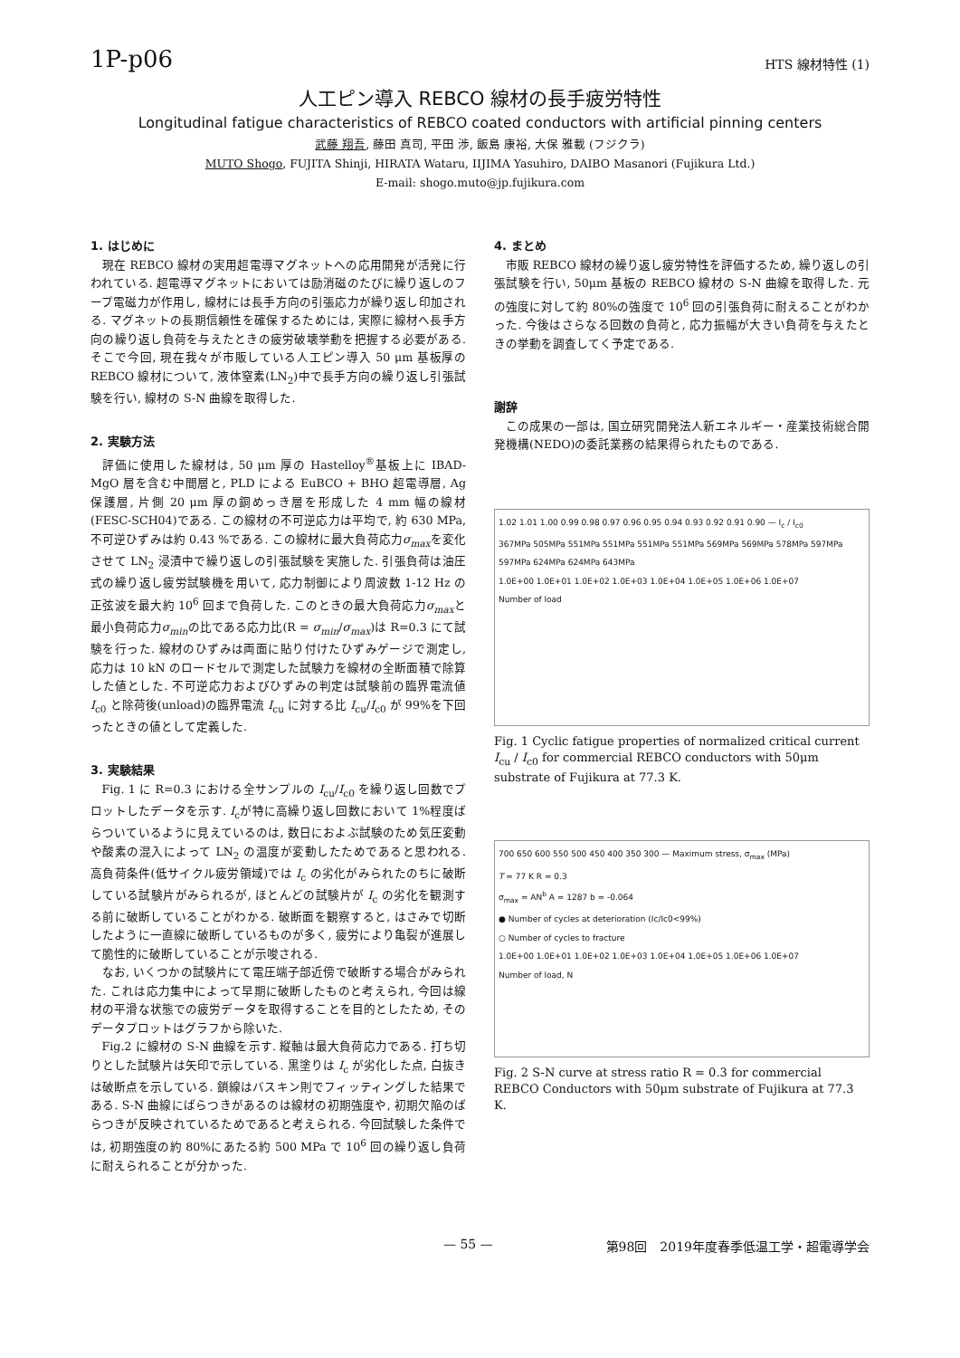1P-p06 HTS 線材特性 (1)
人工ピン導入 REBCO 線材の長手疲労特性
Longitudinal fatigue characteristics of REBCO coated conductors with artificial pinning centers
武藤 翔吾, 藤田 真司, 平田 渉, 飯島 康裕, 大保 雅載 (フジクラ)
MUTO Shogo, FUJITA Shinji, HIRATA Wataru, IIJIMA Yasuhiro, DAIBO Masanori (Fujikura Ltd.)
E-mail: shogo.muto@jp.fujikura.com
1. はじめに
現在 REBCO 線材の実用超電導マグネットへの応用開発が活発に行われている. 超電導マグネットにおいては励消磁のたびに繰り返しのフープ電磁力が作用し, 線材には長手方向の引張応力が繰り返し印加される. マグネットの長期信頼性を確保するためには, 実際に線材へ長手方向の繰り返し負荷を与えたときの疲労破壊挙動を把握する必要がある. そこで今回, 現在我々が市販している人工ピン導入 50 μm 基板厚の REBCO 線材について, 液体窒素(LN<sub>2</sub>)中で長手方向の繰り返し引張試験を行い, 線材の S-N 曲線を取得した.
2. 実験方法
評価に使用した線材は, 50 μm 厚の Hastelloy<sup>®</sup>基板上に IBAD-MgO 層を含む中間層と, PLD による EuBCO + BHO 超電導層, Ag 保護層, 片側 20 μm 厚の銅めっき層を形成した 4 mm 幅の線材(FESC-SCH04)である. この線材の不可逆応力は平均で, 約 630 MPa, 不可逆ひずみは約 0.43 %である. この線材に最大負荷応力σ<sub>max</sub>を変化させて LN<sub>2</sub> 浸漬中で繰り返しの引張試験を実施した. 引張負荷は油圧式の繰り返し疲労試験機を用いて, 応力制御により周波数 1-12 Hz の正弦波を最大約 10<sup>6</sup> 回まで負荷した. このときの最大負荷応力σ<sub>max</sub>と最小負荷応力σ<sub>min</sub>の比である応力比(R = σ<sub>min</sub>/σ<sub>max</sub>)は R=0.3 にて試験を行った. 線材のひずみは両面に貼り付けたひずみゲージで測定し, 応力は 10 kN のロードセルで測定した試験力を線材の全断面積で除算した値とした. 不可逆応力およびひずみの判定は試験前の臨界電流値 I<sub>c0</sub> と除荷後(unload)の臨界電流 I<sub>cu</sub> に対する比 I<sub>cu</sub>/I<sub>c0</sub> が 99%を下回ったときの値として定義した.
3. 実験結果
Fig. 1 に R=0.3 における全サンプルの I<sub>cu</sub>/I<sub>c0</sub> を繰り返し回数でプロットしたデータを示す. I<sub>c</sub>が特に高繰り返し回数において 1%程度ばらついているように見えているのは, 数日におよぶ試験のため気圧変動や酸素の混入によって LN<sub>2</sub> の温度が変動したためであると思われる. 高負荷条件(低サイクル疲労領域)では I<sub>c</sub> の劣化がみられたのちに破断している試験片がみられるが, ほとんどの試験片が I<sub>c</sub> の劣化を観測する前に破断していることがわかる. 破断面を観察すると, はさみで切断したように一直線に破断しているものが多く, 疲労により亀裂が進展して脆性的に破断していることが示唆される.
なお, いくつかの試験片にて電圧端子部近傍で破断する場合がみられた. これは応力集中によって早期に破断したものと考えられ, 今回は線材の平滑な状態での疲労データを取得することを目的としたため, そのデータプロットはグラフから除いた.
Fig.2 に線材の S-N 曲線を示す. 縦軸は最大負荷応力である. 打ち切りとした試験片は矢印で示している. 黒塗りは I<sub>c</sub> が劣化した点, 白抜きは破断点を示している. 鎖線はバスキン則でフィッティングした結果である. S-N 曲線にばらつきがあるのは線材の初期強度や, 初期欠陥のばらつきが反映されているためであると考えられる. 今回試験した条件では, 初期強度の約 80%にあたる約 500 MPa で 10<sup>6</sup> 回の繰り返し負荷に耐えられることが分かった.
4. まとめ
市販 REBCO 線材の繰り返し疲労特性を評価するため, 繰り返しの引張試験を行い, 50μm 基板の REBCO 線材の S-N 曲線を取得した. 元の強度に対して約 80%の強度で 10<sup>6</sup> 回の引張負荷に耐えることがわかった. 今後はさらなる回数の負荷と, 応力振幅が大きい負荷を与えたときの挙動を調査してく予定である.
謝辞
この成果の一部は, 国立研究開発法人新エネルギー・産業技術総合開発機構(NEDO)の委託業務の結果得られたものである.
1.02 1.01 1.00 0.99 0.98 0.97 0.96 0.95 0.94 0.93 0.92 0.91 0.90 — I<sub>c</sub> / I<sub>c0</sub>
367MPa 505MPa 551MPa 551MPa 551MPa 551MPa 569MPa 569MPa 578MPa 597MPa 597MPa 624MPa 624MPa 643MPa
1.0E+00 1.0E+01 1.0E+02 1.0E+03 1.0E+04 1.0E+05 1.0E+06 1.0E+07
Number of load
Fig. 1 Cyclic fatigue properties of normalized critical current I<sub>cu</sub> / I<sub>c0</sub> for commercial REBCO conductors with 50μm substrate of Fujikura at 77.3 K.
700 650 600 550 500 450 400 350 300 — Maximum stress, σ<sub>max</sub> (MPa)
T = 77 K R = 0.3
σ<sub>max</sub> = AN<sup>b</sup> A = 1287 b = -0.064
● Number of cycles at deterioration (Ic/Ic0<99%)
○ Number of cycles to fracture
1.0E+00 1.0E+01 1.0E+02 1.0E+03 1.0E+04 1.0E+05 1.0E+06 1.0E+07
Number of load, N
Fig. 2 S-N curve at stress ratio R = 0.3 for commercial REBCO Conductors with 50μm substrate of Fujikura at 77.3 K.
— 55 — 第98回　2019年度春季低温工学・超電導学会